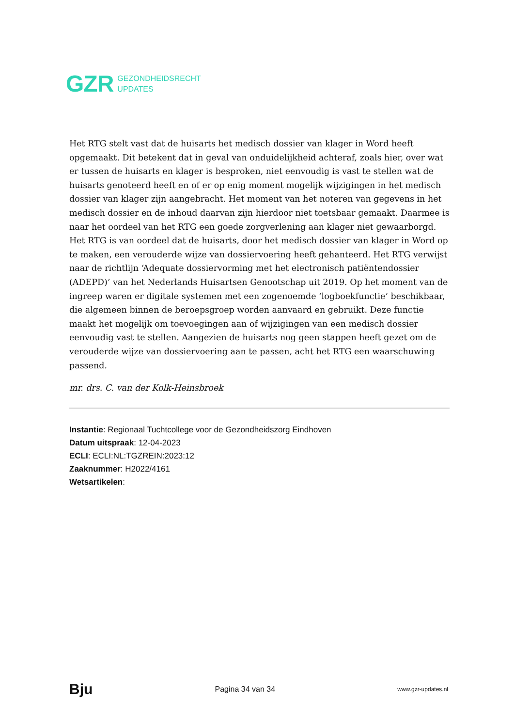GZR GEZONDHEIDSRECHT
UPDATES
Het RTG stelt vast dat de huisarts het medisch dossier van klager in Word heeft opgemaakt. Dit betekent dat in geval van onduidelijkheid achteraf, zoals hier, over wat er tussen de huisarts en klager is besproken, niet eenvoudig is vast te stellen wat de huisarts genoteerd heeft en of er op enig moment mogelijk wijzigingen in het medisch dossier van klager zijn aangebracht. Het moment van het noteren van gegevens in het medisch dossier en de inhoud daarvan zijn hierdoor niet toetsbaar gemaakt. Daarmee is naar het oordeel van het RTG een goede zorgverlening aan klager niet gewaarborgd. Het RTG is van oordeel dat de huisarts, door het medisch dossier van klager in Word op te maken, een verouderde wijze van dossiervoering heeft gehanteerd. Het RTG verwijst naar de richtlijn ‘Adequate dossiervorming met het electronisch patiëntendossier (ADEPD)’ van het Nederlands Huisartsen Genootschap uit 2019. Op het moment van de ingreep waren er digitale systemen met een zogenoemde ‘logboekfunctie’ beschikbaar, die algemeen binnen de beroepsgroep worden aanvaard en gebruikt. Deze functie maakt het mogelijk om toevoegingen aan of wijzigingen van een medisch dossier eenvoudig vast te stellen. Aangezien de huisarts nog geen stappen heeft gezet om de verouderde wijze van dossiervoering aan te passen, acht het RTG een waarschuwing passend.
mr. drs. C. van der Kolk-Heinsbroek
Instantie: Regionaal Tuchtcollege voor de Gezondheidszorg Eindhoven
Datum uitspraak: 12-04-2023
ECLI: ECLI:NL:TGZREIN:2023:12
Zaaknummer: H2022/4161
Wetsartikelen:
Bju Pagina 34 van 34 www.gzr-updates.nl